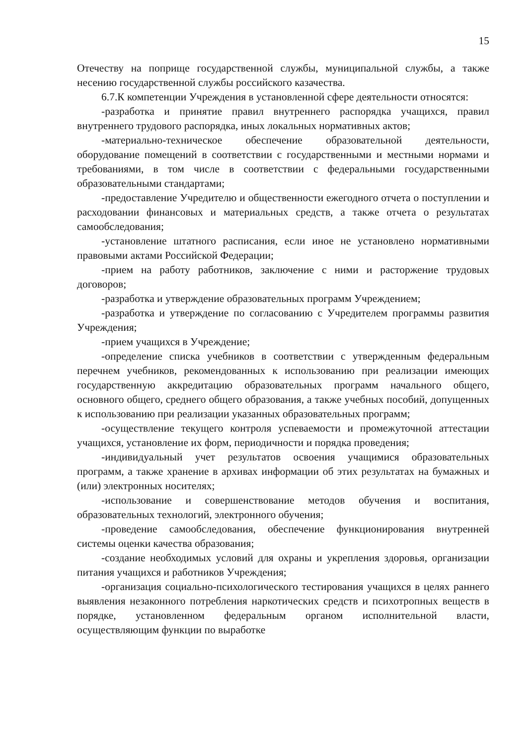15
Отечеству на поприще государственной службы, муниципальной службы, а также несению государственной службы российского казачества.
6.7.К компетенции Учреждения в установленной сфере деятельности относятся:
-разработка и принятие правил внутреннего распорядка учащихся, правил внутреннего трудового распорядка, иных локальных нормативных актов;
-материально-техническое обеспечение образовательной деятельности, оборудование помещений в соответствии с государственными и местными нормами и требованиями, в том числе в соответствии с федеральными государственными образовательными стандартами;
-предоставление Учредителю и общественности ежегодного отчета о поступлении и расходовании финансовых и материальных средств, а также отчета о результатах самообследования;
-установление штатного расписания, если иное не установлено нормативными правовыми актами Российской Федерации;
-прием на работу работников, заключение с ними и расторжение трудовых договоров;
-разработка и утверждение образовательных программ Учреждением;
-разработка и утверждение по согласованию с Учредителем программы развития Учреждения;
-прием учащихся в Учреждение;
-определение списка учебников в соответствии с утвержденным федеральным перечнем учебников, рекомендованных к использованию при реализации имеющих государственную аккредитацию образовательных программ начального общего, основного общего, среднего общего образования, а также учебных пособий, допущенных к использованию при реализации указанных образовательных программ;
-осуществление текущего контроля успеваемости и промежуточной аттестации учащихся, установление их форм, периодичности и порядка проведения;
-индивидуальный учет результатов освоения учащимися образовательных программ, а также хранение в архивах информации об этих результатах на бумажных и (или) электронных носителях;
-использование и совершенствование методов обучения и воспитания, образовательных технологий, электронного обучения;
-проведение самообследования, обеспечение функционирования внутренней системы оценки качества образования;
-создание необходимых условий для охраны и укрепления здоровья, организации питания учащихся и работников Учреждения;
-организация социально-психологического тестирования учащихся в целях раннего выявления незаконного потребления наркотических средств и психотропных веществ в порядке, установленном федеральным органом исполнительной власти, осуществляющим функции по выработке